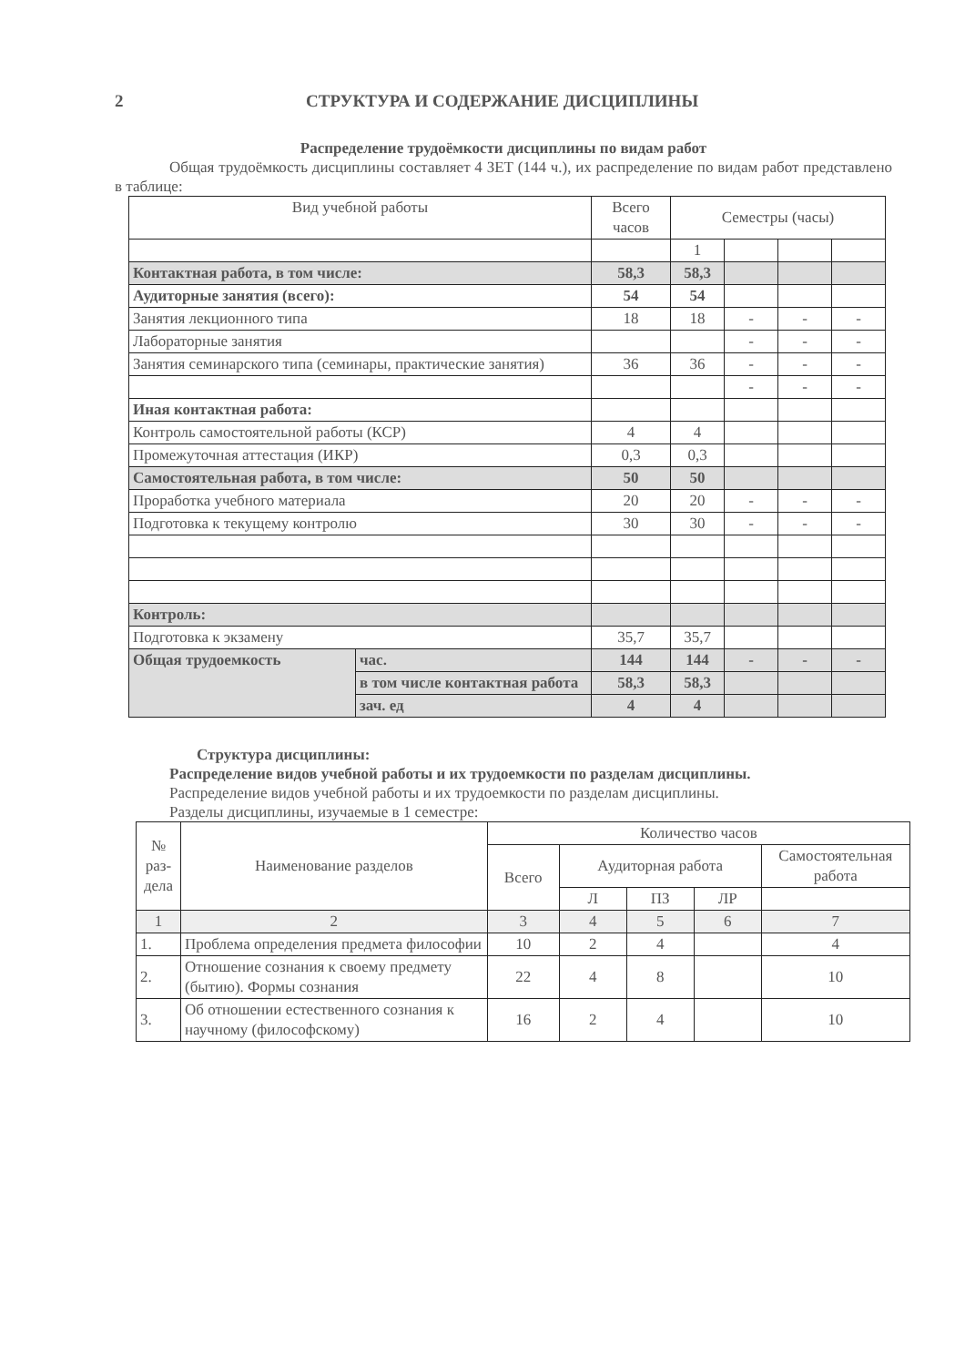2 СТРУКТУРА И СОДЕРЖАНИЕ ДИСЦИПЛИНЫ
Распределение трудоёмкости дисциплины по видам работ
Общая трудоёмкость дисциплины составляет 4 ЗЕТ (144 ч.), их распределение по видам работ представлено в таблице:
| Вид учебной работы | | Всего часов | Семестры (часы) | | | |
| --- | --- | --- | --- | --- | --- | --- |
| | | | 1 | | | |
| Контактная работа, в том числе: | | 58,3 | 58,3 | | | |
| Аудиторные занятия (всего): | | 54 | 54 | | | |
| Занятия лекционного типа | | 18 | 18 | - | - | - |
| Лабораторные занятия | | | | - | - | - |
| Занятия семинарского типа (семинары, практические занятия) | | 36 | 36 | - | - | - |
| | | | | - | - | - |
| Иная контактная работа: | | | | | | |
| Контроль самостоятельной работы (КСР) | | 4 | 4 | | | |
| Промежуточная аттестация (ИКР) | | 0,3 | 0,3 | | | |
| Самостоятельная работа, в том числе: | | 50 | 50 | | | |
| Проработка учебного материала | | 20 | 20 | - | - | - |
| Подготовка к текущему контролю | | 30 | 30 | - | - | - |
| Контроль: | | | | | | |
| Подготовка к экзамену | | 35,7 | 35,7 | | | |
| Общая трудоемкость | час. | 144 | 144 | - | - | - |
| | в том числе контактная работа | 58,3 | 58,3 | | | |
| | зач. ед | 4 | 4 | | | |
Структура дисциплины:
Распределение видов учебной работы и их трудоемкости по разделам дисциплины.
Распределение видов учебной работы и их трудоемкости по разделам дисциплины.
Разделы дисциплины, изучаемые в 1 семестре:
| № раз­дела | Наименование разделов | Количество часов | | | | |
| --- | --- | --- | --- | --- | --- | --- |
| | | Всего | Аудиторная работа | | | Самостоятельная работа |
| | | | Л | ПЗ | ЛР | |
| 1 | 2 | 3 | 4 | 5 | 6 | 7 |
| 1. | Проблема определения предмета философии | 10 | 2 | 4 | | 4 |
| 2. | Отношение сознания к своему предмету (бытию). Формы сознания | 22 | 4 | 8 | | 10 |
| 3. | Об отношении естественного сознания к научному (философскому) | 16 | 2 | 4 | | 10 |